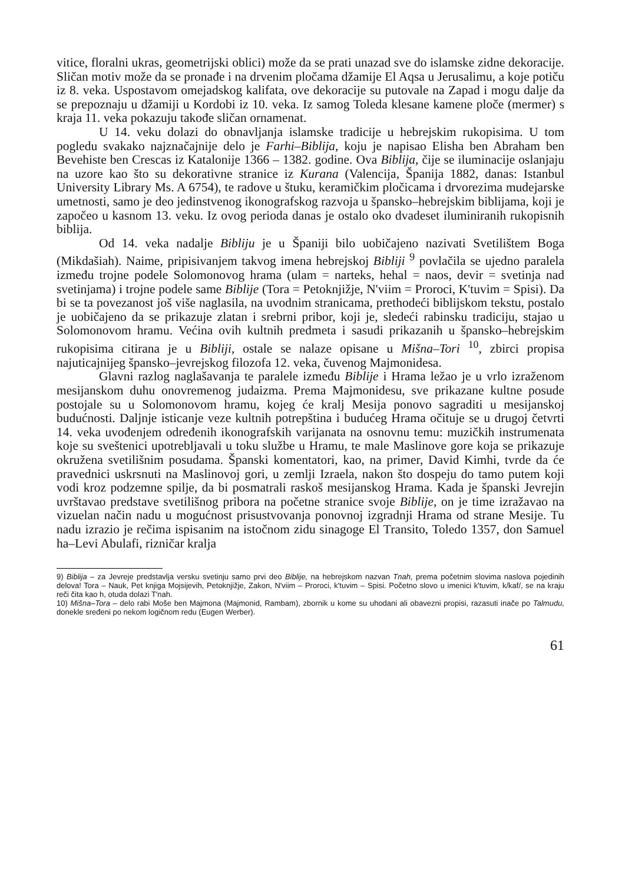vitice, floralni ukras, geometrijski oblici) može da se prati unazad sve do islamske zidne dekoracije. Sličan motiv može da se pronađe i na drvenim pločama džamije El Aqsa u Jerusalimu, a koje potiču iz 8. veka. Uspostavom omejadskog kalifata, ove dekoracije su putovale na Zapad i mogu dalje da se prepoznaju u džamiji u Kordobi iz 10. veka. Iz samog Toleda klesane kamene ploče (mermer) s kraja 11. veka pokazuju takođe sličan ornamenat.
U 14. veku dolazi do obnavljanja islamske tradicije u hebrejskim rukopisima. U tom pogledu svakako najznačajnije delo je Farhi–Biblija, koju je napisao Elisha ben Abraham ben Bevehiste ben Crescas iz Katalonije 1366 – 1382. godine. Ova Biblija, čije se iluminacije oslanjaju na uzore kao što su dekorativne stranice iz Kurana (Valencija, Španija 1882, danas: Istanbul University Library Ms. A 6754), te radove u štuku, keramičkim pločicama i drvorezima mudejarske umetnosti, samo je deo jedinstvenog ikonografskog razvoja u špansko–hebrejskim biblijama, koji je započeo u kasnom 13. veku. Iz ovog perioda danas je ostalo oko dvadeset iluminiranih rukopisnih biblija.
Od 14. veka nadalje Bibliju je u Španiji bilo uobičajeno nazivati Svetilištem Boga (Mikdašiah). Naime, pripisivanjem takvog imena hebrejskoj Bibliji <sup>9</sup> povlačila se ujedno paralela između trojne podele Solomonovog hrama (ulam = narteks, hehal = naos, devir = svetinja nad svetinjama) i trojne podele same Biblije (Tora = Petoknjižje, N'viim = Proroci, K'tuvim = Spisi). Da bi se ta povezanost još više naglasila, na uvodnim stranicama, prethodeći biblijskom tekstu, postalo je uobičajeno da se prikazuje zlatan i srebrni pribor, koji je, sledeći rabinsku tradiciju, stajao u Solomonovom hramu. Većina ovih kultnih predmeta i sasudi prikazanih u špansko–hebrejskim rukopisima citirana je u Bibliji, ostale se nalaze opisane u Mišna–Tori <sup>10</sup>, zbirci propisa najuticajnijeg špansko–jevrejskog filozofa 12. veka, čuvenog Majmonidesa.
Glavni razlog naglašavanja te paralele između Biblije i Hrama ležao je u vrlo izraženom mesijanskom duhu onovremenog judaizma. Prema Majmonidesu, sve prikazane kultne posude postojale su u Solomonovom hramu, kojeg će kralj Mesija ponovo sagraditi u mesijanskoj budućnosti. Daljnje isticanje veze kultnih potrepština i budućeg Hrama očituje se u drugoj četvrti 14. veka uvođenjem određenih ikonografskih varijanata na osnovnu temu: muzičkih instrumenata koje su sveštenici upotrebljavali u toku službe u Hramu, te male Maslinove gore koja se prikazuje okružena svetilišnim posudama. Španski komentatori, kao, na primer, David Kimhi, tvrde da će pravednici uskrsnuti na Maslinovoj gori, u zemlji Izraela, nakon što dospeju do tamo putem koji vodi kroz podzemne spilje, da bi posmatrali raskoš mesijanskog Hrama. Kada je španski Jevrejin uvrštavao predstave svetilišnog pribora na početne stranice svoje Biblije, on je time izražavao na vizuelan način nadu u mogućnost prisustvovanja ponovnoj izgradnji Hrama od strane Mesije. Tu nadu izrazio je rečima ispisanim na istočnom zidu sinagoge El Transito, Toledo 1357, don Samuel ha–Levi Abulafi, rizničar kralja
9) Biblija – za Jevreje predstavlja versku svetinju samo prvi deo Biblije, na hebrejskom nazvan Tnah, prema početnim slovima naslova pojedinih delova! Tora – Nauk, Pet knjiga Mojsijevih, Petoknjižje, Zakon, N'viim – Proroci, k'tuvim – Spisi. Početno slovo u imenici k'tuvim, k/kaf/, se na kraju reči čita kao h, otuda dolazi T'nah.
10) Mišna–Tora – delo rabi Moše ben Majmona (Majmonid, Rambam), zbornik u kome su uhodani ali obavezni propisi, razasuti inače po Talmudu, donekle sređeni po nekom logičnom redu (Eugen Werber).
61